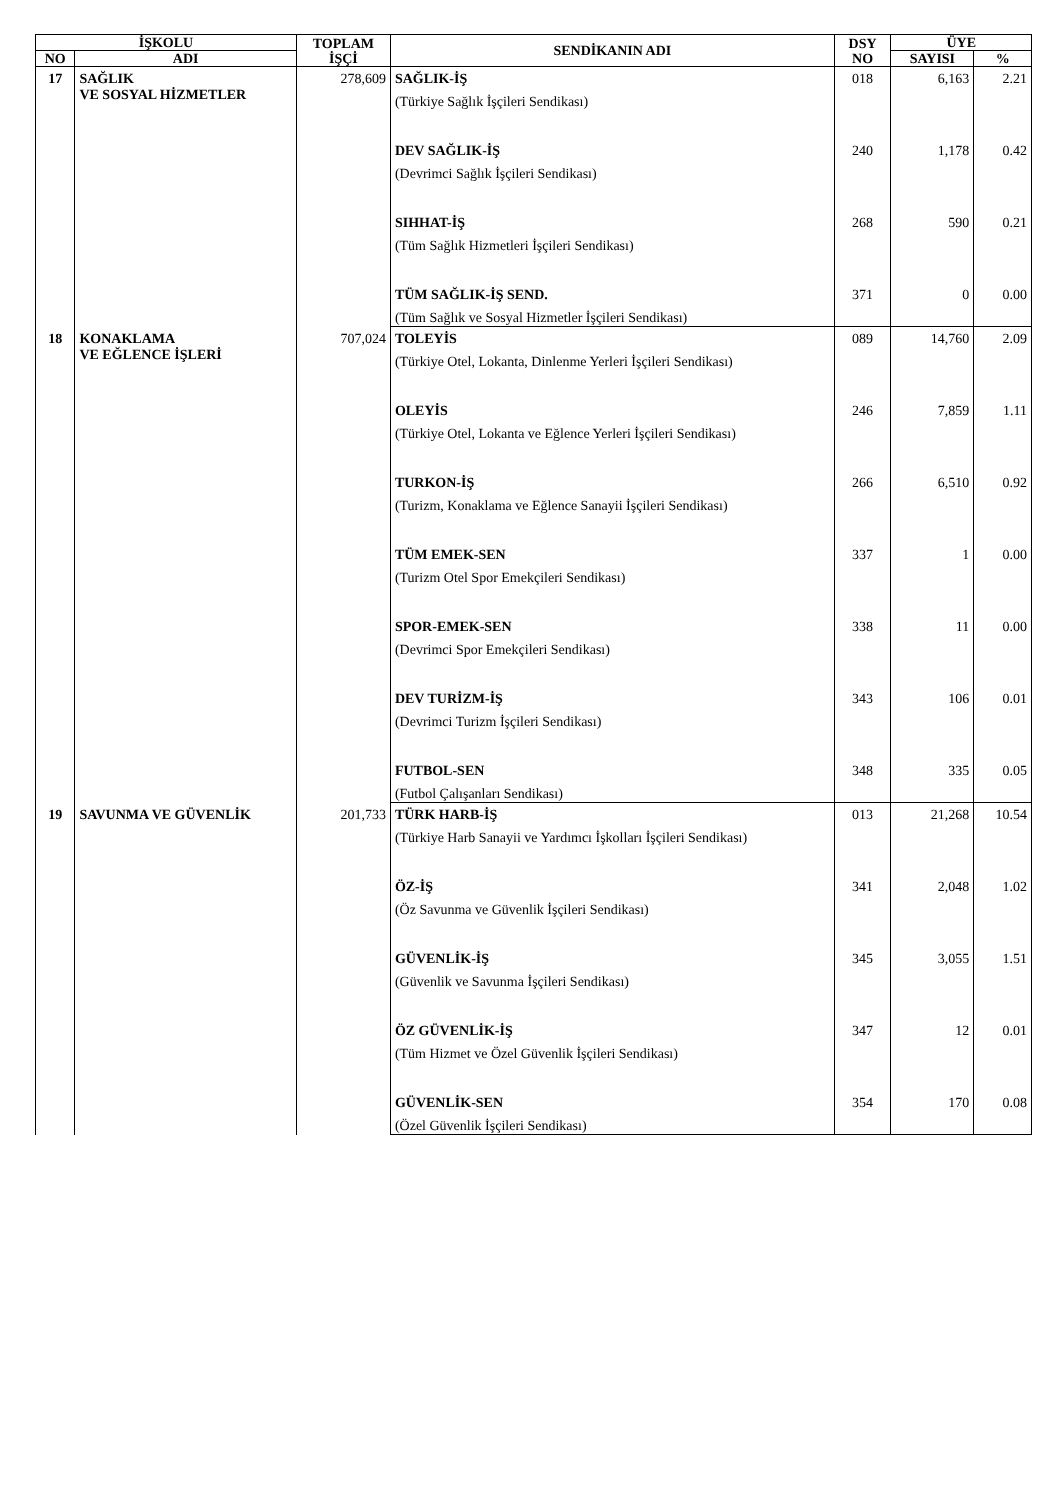| İŞKOLU | | TOPLAM İŞÇİ | SENDİKANIN ADI | DSY NO | ÜYE | |
| --- | --- | --- | --- | --- | --- | --- |
| NO | ADI | | | | SAYISI | % |
| 17 | SAĞLIK VE SOSYAL HİZMETLER | 278,609 | SAĞLIK-İŞ (Türkiye Sağlık İşçileri Sendikası) | 018 | 6,163 | 2.21 |
| | | | DEV SAĞLIK-İŞ (Devrimci Sağlık İşçileri Sendikası) | 240 | 1,178 | 0.42 |
| | | | SIHHAT-İŞ (Tüm Sağlık Hizmetleri İşçileri Sendikası) | 268 | 590 | 0.21 |
| | | | TÜM SAĞLIK-İŞ SEND. (Tüm Sağlık ve Sosyal Hizmetler İşçileri Sendikası) | 371 | 0 | 0.00 |
| 18 | KONAKLAMA VE EĞLENCE İŞLERİ | 707,024 | TOLEYİS (Türkiye Otel, Lokanta, Dinlenme Yerleri İşçileri Sendikası) | 089 | 14,760 | 2.09 |
| | | | OLEYİS (Türkiye Otel, Lokanta ve Eğlence Yerleri İşçileri Sendikası) | 246 | 7,859 | 1.11 |
| | | | TURKON-İŞ (Turizm, Konaklama ve Eğlence Sanayii İşçileri Sendikası) | 266 | 6,510 | 0.92 |
| | | | TÜM EMEK-SEN (Turizm Otel Spor Emekçileri Sendikası) | 337 | 1 | 0.00 |
| | | | SPOR-EMEK-SEN (Devrimci Spor Emekçileri Sendikası) | 338 | 11 | 0.00 |
| | | | DEV TURİZM-İŞ (Devrimci Turizm İşçileri Sendikası) | 343 | 106 | 0.01 |
| | | | FUTBOL-SEN (Futbol Çalışanları Sendikası) | 348 | 335 | 0.05 |
| 19 | SAVUNMA VE GÜVENLİK | 201,733 | TÜRK HARB-İŞ (Türkiye Harb Sanayii ve Yardımcı İşkolları İşçileri Sendikası) | 013 | 21,268 | 10.54 |
| | | | ÖZ-İŞ (Öz Savunma ve Güvenlik İşçileri Sendikası) | 341 | 2,048 | 1.02 |
| | | | GÜVENLİK-İŞ (Güvenlik ve Savunma İşçileri Sendikası) | 345 | 3,055 | 1.51 |
| | | | ÖZ GÜVENLİK-İŞ (Tüm Hizmet ve Özel Güvenlik İşçileri Sendikası) | 347 | 12 | 0.01 |
| | | | GÜVENLİK-SEN (Özel Güvenlik İşçileri Sendikası) | 354 | 170 | 0.08 |